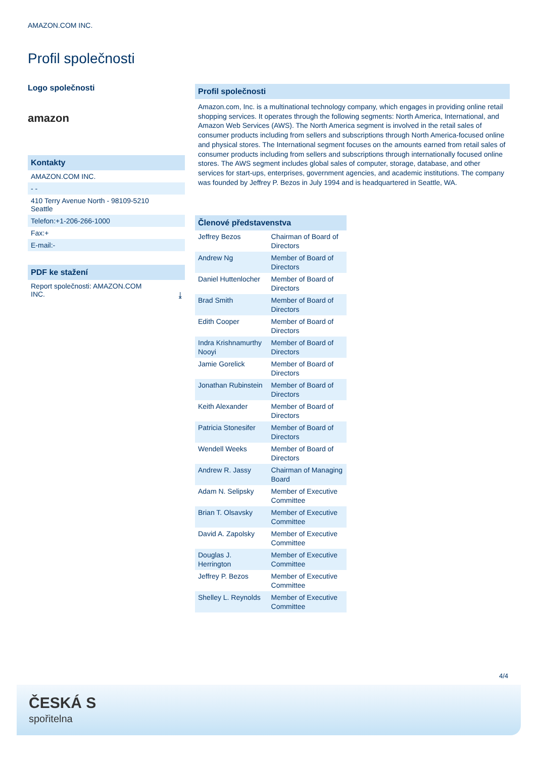AMAZON.COM INC.
Profil společnosti
Logo společnosti
amazon
Kontakty
AMAZON.COM INC.
- -
410 Terry Avenue North - 98109-5210
Seattle
Telefon:+1-206-266-1000
Fax:+
E-mail:-
PDF ke stažení
Report společnosti: AMAZON.COM
INC. ⤓
Profil společnosti
Amazon.com, Inc. is a multinational technology company, which engages in providing online retail shopping services. It operates through the following segments: North America, International, and Amazon Web Services (AWS). The North America segment is involved in the retail sales of consumer products including from sellers and subscriptions through North America-focused online and physical stores. The International segment focuses on the amounts earned from retail sales of consumer products including from sellers and subscriptions through internationally focused online stores. The AWS segment includes global sales of computer, storage, database, and other services for start-ups, enterprises, government agencies, and academic institutions. The company was founded by Jeffrey P. Bezos in July 1994 and is headquartered in Seattle, WA.
Členové představenstva
| Jeffrey Bezos | Chairman of Board of Directors |
| Andrew Ng | Member of Board of Directors |
| Daniel Huttenlocher | Member of Board of Directors |
| Brad Smith | Member of Board of Directors |
| Edith Cooper | Member of Board of Directors |
| Indra Krishnamurthy Nooyi | Member of Board of Directors |
| Jamie Gorelick | Member of Board of Directors |
| Jonathan Rubinstein | Member of Board of Directors |
| Keith Alexander | Member of Board of Directors |
| Patricia Stonesifer | Member of Board of Directors |
| Wendell Weeks | Member of Board of Directors |
| Andrew R. Jassy | Chairman of Managing Board |
| Adam N. Selipsky | Member of Executive Committee |
| Brian T. Olsavsky | Member of Executive Committee |
| David A. Zapolsky | Member of Executive Committee |
| Douglas J. Herrington | Member of Executive Committee |
| Jeffrey P. Bezos | Member of Executive Committee |
| Shelley L. Reynolds | Member of Executive Committee |
4/4
ČESKÁ S
spořitelna